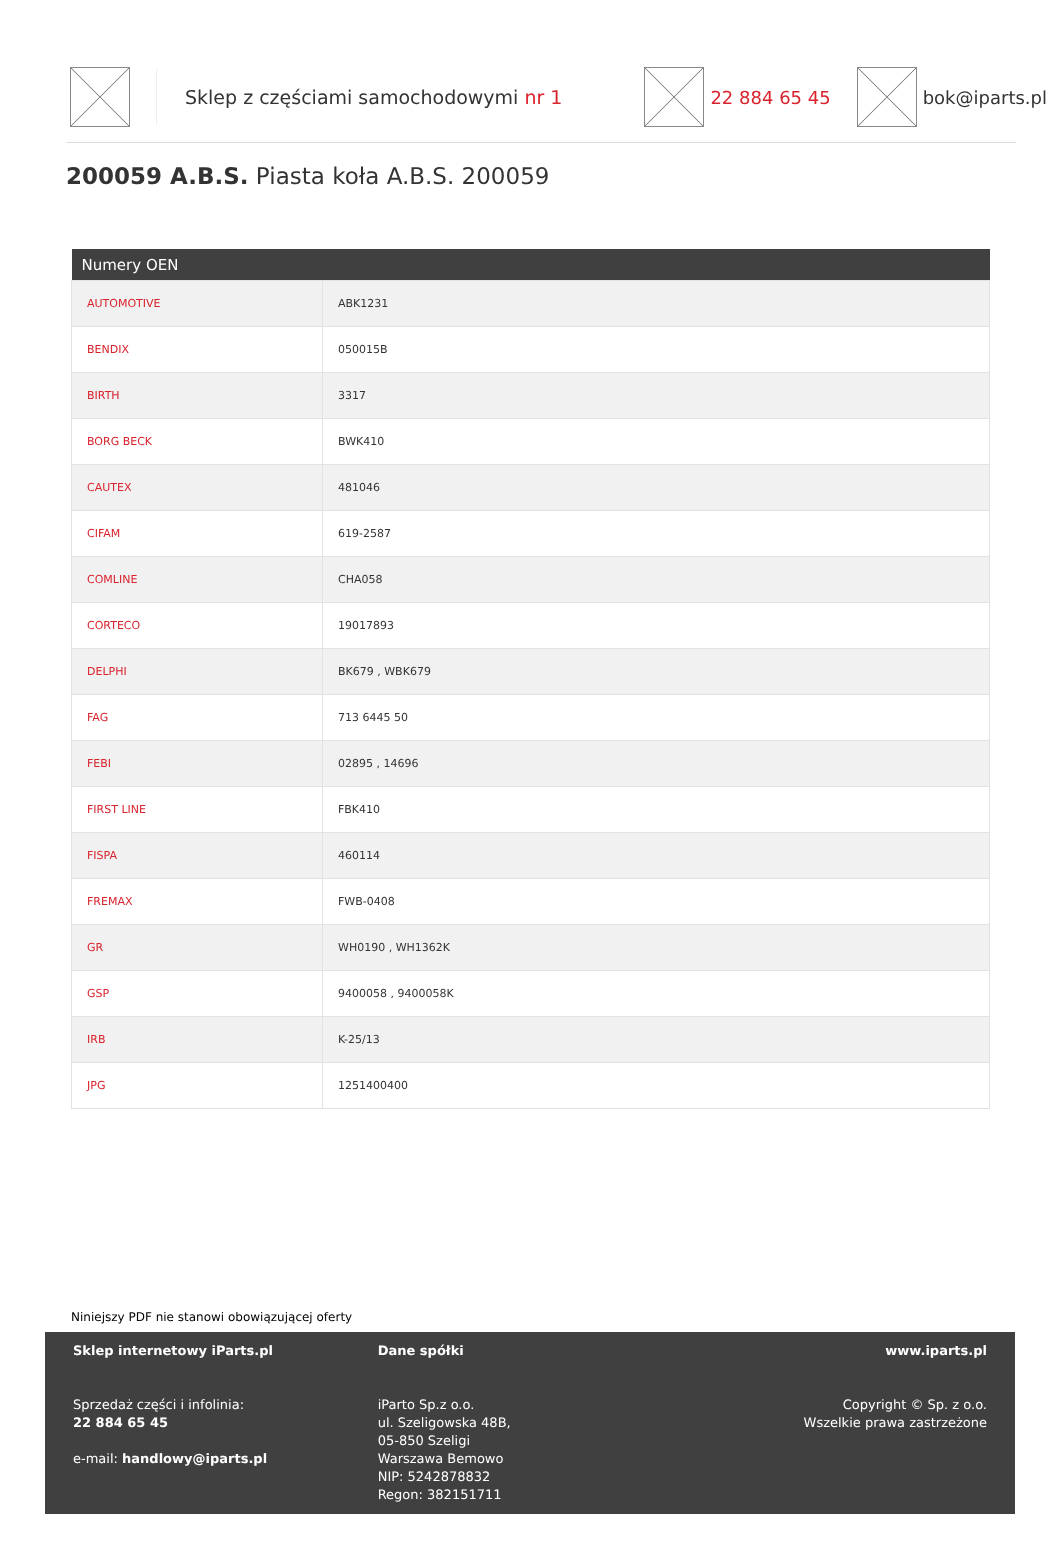Sklep z częściami samochodowymi nr 1
22 884 65 45 bok@iparts.pl
200059 A.B.S. Piasta koła A.B.S. 200059
| Numery OEN | |
| --- | --- |
| AUTOMOTIVE | ABK1231 |
| BENDIX | 050015B |
| BIRTH | 3317 |
| BORG BECK | BWK410 |
| CAUTEX | 481046 |
| CIFAM | 619-2587 |
| COMLINE | CHA058 |
| CORTECO | 19017893 |
| DELPHI | BK679 , WBK679 |
| FAG | 713 6445 50 |
| FEBI | 02895 , 14696 |
| FIRST LINE | FBK410 |
| FISPA | 460114 |
| FREMAX | FWB-0408 |
| GR | WH0190 , WH1362K |
| GSP | 9400058 , 9400058K |
| IRB | K-25/13 |
| JPG | 1251400400 |
Niniejszy PDF nie stanowi obowiązującej oferty
Sklep internetowy iParts.pl
Sprzedaż części i infolinia:
22 884 65 45
e-mail: handlowy@iparts.pl
Dane spółki
iParto Sp.z o.o.
ul. Szeligowska 48B,
05-850 Szeligi
Warszawa Bemowo
NIP: 5242878832
Regon: 382151711
www.iparts.pl
Copyright © Sp. z o.o.
Wszelkie prawa zastrzeżone